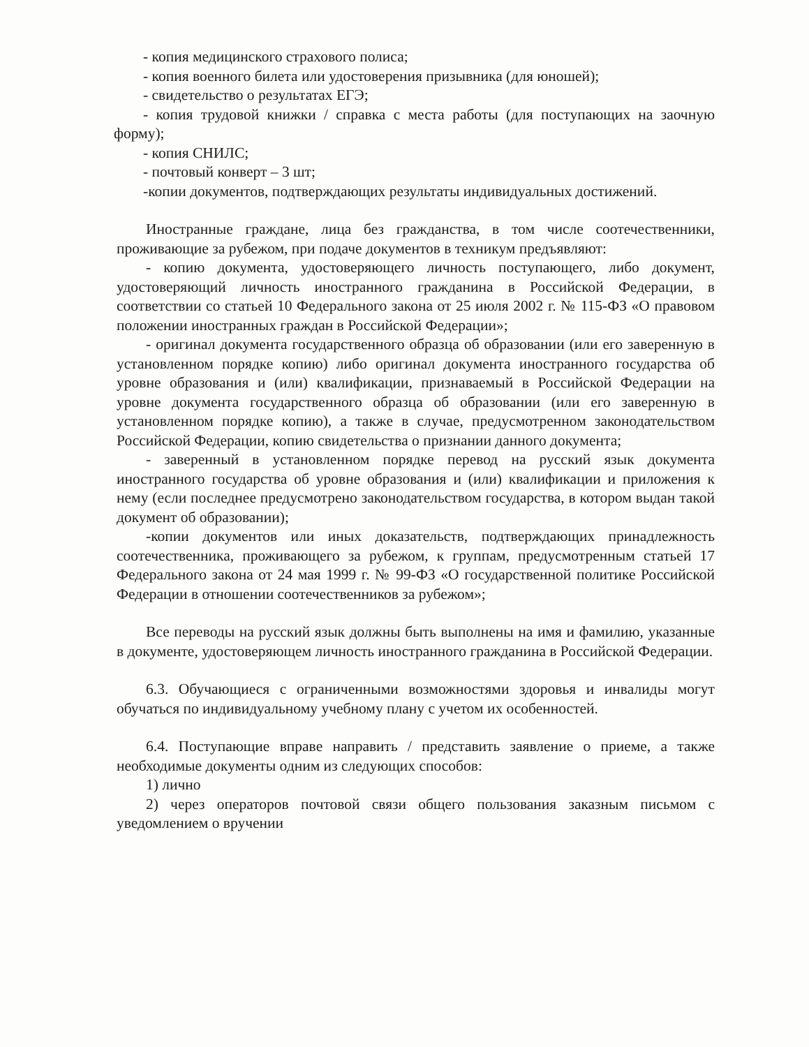- копия медицинского страхового полиса;
- копия военного билета или удостоверения призывника (для юношей);
- свидетельство о результатах ЕГЭ;
- копия трудовой книжки / справка с места работы (для поступающих на заочную форму);
- копия СНИЛС;
- почтовый конверт – 3 шт;
-копии документов, подтверждающих результаты индивидуальных достижений.
Иностранные граждане, лица без гражданства, в том числе соотечественники, проживающие за рубежом, при подаче документов в техникум предъявляют:
- копию документа, удостоверяющего личность поступающего, либо документ, удостоверяющий личность иностранного гражданина в Российской Федерации, в соответствии со статьей 10 Федерального закона от 25 июля 2002 г. № 115-ФЗ «О правовом положении иностранных граждан в Российской Федерации»;
- оригинал документа государственного образца об образовании (или его заверенную в установленном порядке копию) либо оригинал документа иностранного государства об уровне образования и (или) квалификации, признаваемый в Российской Федерации на уровне документа государственного образца об образовании (или его заверенную в установленном порядке копию), а также в случае, предусмотренном законодательством Российской Федерации, копию свидетельства о признании данного документа;
- заверенный в установленном порядке перевод на русский язык документа иностранного государства об уровне образования и (или) квалификации и приложения к нему (если последнее предусмотрено законодательством государства, в котором выдан такой документ об образовании);
-копии документов или иных доказательств, подтверждающих принадлежность соотечественника, проживающего за рубежом, к группам, предусмотренным статьей 17 Федерального закона от 24 мая 1999 г. № 99-ФЗ «О государственной политике Российской Федерации в отношении соотечественников за рубежом»;
Все переводы на русский язык должны быть выполнены на имя и фамилию, указанные в документе, удостоверяющем личность иностранного гражданина в Российской Федерации.
6.3. Обучающиеся с ограниченными возможностями здоровья и инвалиды могут обучаться по индивидуальному учебному плану с учетом их особенностей.
6.4. Поступающие вправе направить / представить заявление о приеме, а также необходимые документы одним из следующих способов:
1) лично
2) через операторов почтовой связи общего пользования заказным письмом с уведомлением о вручении